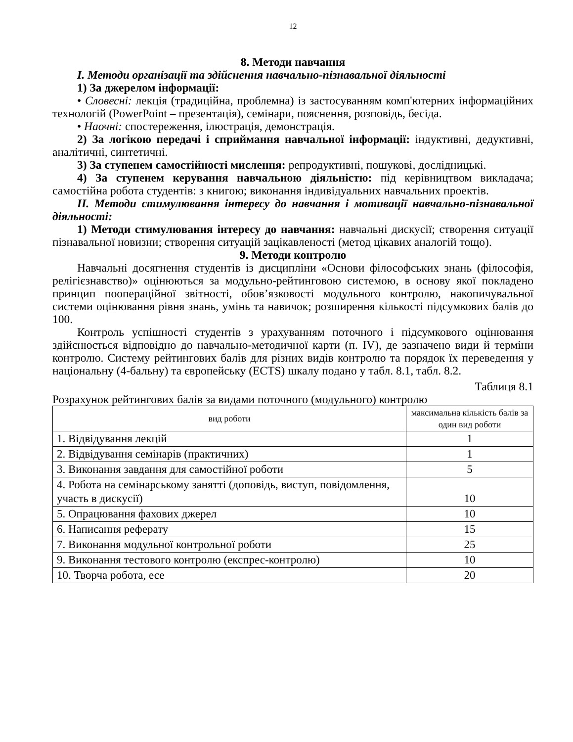12
8. Методи навчання
I. Методи організації та здійснення навчально-пізнавальної діяльності
1) За джерелом інформації:
• Словесні: лекція (традиційна, проблемна) із застосуванням комп'ютерних інформаційних технологій (PowerPoint – презентація), семінари, пояснення, розповідь, бесіда.
• Наочні: спостереження, ілюстрація, демонстрація.
2) За логікою передачі і сприймання навчальної інформації: індуктивні, дедуктивні, аналітичні, синтетичні.
3) За ступенем самостійності мислення: репродуктивні, пошукові, дослідницькі.
4) За ступенем керування навчальною діяльністю: під керівництвом викладача; самостійна робота студентів: з книгою; виконання індивідуальних навчальних проектів.
II. Методи стимулювання інтересу до навчання і мотивації навчально-пізнавальної діяльності:
1) Методи стимулювання інтересу до навчання: навчальні дискусії; створення ситуації пізнавальної новизни; створення ситуацій зацікавленості (метод цікавих аналогій тощо).
9. Методи контролю
Навчальні досягнення студентів із дисципліни «Основи філософських знань (філософія, релігієзнавство)» оцінюються за модульно-рейтинговою системою, в основу якої покладено принцип пооперaційної звітності, обов’язковості модульного контролю, накопичувальної системи оцінювання рівня знань, умінь та навичок; розширення кількості підсумкових балів до 100.
Контроль успішності студентів з урахуванням поточного і підсумкового оцінювання здійснюється відповідно до навчально-методичної карти (п. IV), де зазначено види й терміни контролю. Систему рейтингових балів для різних видів контролю та порядок їх переведення у національну (4-бальну) та європейську (ECTS) шкалу подано у табл. 8.1, табл. 8.2.
Таблиця 8.1
Розрахунок рейтингових балів за видами поточного (модульного) контролю
| вид роботи | максимальна кількість балів за один вид роботи |
| 1. Відвідування лекцій | 1 |
| 2. Відвідування семінарів (практичних) | 1 |
| 3. Виконання завдання для самостійної роботи | 5 |
| 4. Робота на семінарському занятті (доповідь, виступ, повідомлення, участь в дискусії) | 10 |
| 5. Опрацювання фахових джерел | 10 |
| 6. Написання реферату | 15 |
| 7. Виконання модульної контрольної роботи | 25 |
| 9. Виконання тестового контролю (експрес-контролю) | 10 |
| 10. Творча робота, есе | 20 |